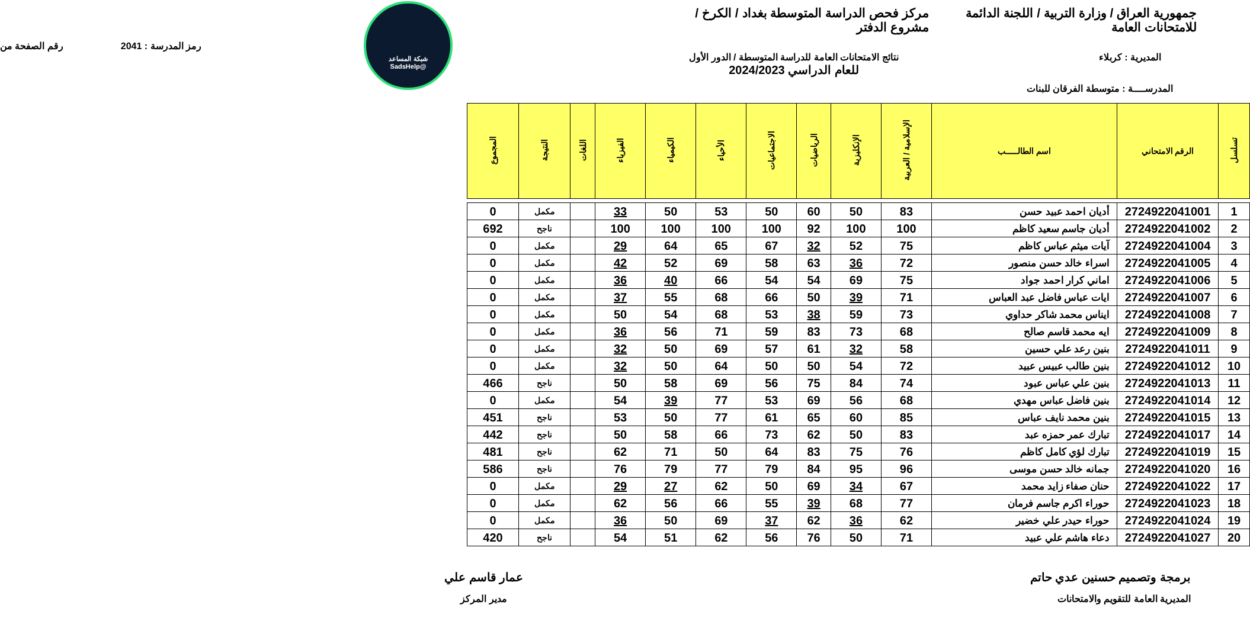شبكة المساعد
@SadsHelp
جمهورية العراق / وزارة التربية / اللجنة الدائمة للامتحانات العامة مركز فحص الدراسة المتوسطة بغداد / الكرخ / مشروع الدفتر
رمز المدرسة : 2041 رقم الصفحة من
المديرية : كربلاء نتائج الامتحانات العامة للدراسة المتوسطة / الدور الأول
للعام الدراسي 2024/2023
المدرســــة : متوسطة الفرقان للبنات
| تسلسل | الرقم الامتحاني | اسم الطالـــــب | الإسلامية / العربية | الإنكليزية | الرياضيات | الاجتماعيات | الأحياء | الكيمياء | الفيزياء | اللغات | النتيجة | المجموع |
| --- | --- | --- | --- | --- | --- | --- | --- | --- | --- | --- | --- | --- |
| 1 | 2724922041001 | أديان احمد عبيد حسن | 83 | 50 | 60 | 50 | 53 | 50 | 33 | | مكمل | 0 |
| 2 | 2724922041002 | أديان جاسم سعيد كاظم | 100 | 100 | 92 | 100 | 100 | 100 | 100 | | ناجح | 692 |
| 3 | 2724922041004 | آيات ميثم عباس كاظم | 75 | 52 | 32 | 67 | 65 | 64 | 29 | | مكمل | 0 |
| 4 | 2724922041005 | اسراء خالد حسن منصور | 72 | 36 | 63 | 58 | 69 | 52 | 42 | | مكمل | 0 |
| 5 | 2724922041006 | اماني كرار احمد جواد | 75 | 69 | 54 | 54 | 66 | 40 | 36 | | مكمل | 0 |
| 6 | 2724922041007 | ايات عباس فاضل عبد العباس | 71 | 39 | 50 | 66 | 68 | 55 | 37 | | مكمل | 0 |
| 7 | 2724922041008 | ايناس محمد شاكر حداوي | 73 | 59 | 38 | 53 | 68 | 54 | 50 | | مكمل | 0 |
| 8 | 2724922041009 | ايه محمد قاسم صالح | 68 | 73 | 83 | 59 | 71 | 56 | 36 | | مكمل | 0 |
| 9 | 2724922041011 | بنين رعد علي حسين | 58 | 32 | 61 | 57 | 69 | 50 | 32 | | مكمل | 0 |
| 10 | 2724922041012 | بنين طالب عبيس عبيد | 72 | 54 | 50 | 50 | 64 | 50 | 32 | | مكمل | 0 |
| 11 | 2724922041013 | بنين علي عباس عبود | 74 | 84 | 75 | 56 | 69 | 58 | 50 | | ناجح | 466 |
| 12 | 2724922041014 | بنين فاضل عباس مهدي | 68 | 56 | 69 | 53 | 77 | 39 | 54 | | مكمل | 0 |
| 13 | 2724922041015 | بنين محمد نايف عباس | 85 | 60 | 65 | 61 | 77 | 50 | 53 | | ناجح | 451 |
| 14 | 2724922041017 | تبارك عمر حمزه عبد | 83 | 50 | 62 | 73 | 66 | 58 | 50 | | ناجح | 442 |
| 15 | 2724922041019 | تبارك لؤي كامل كاظم | 76 | 75 | 83 | 64 | 50 | 71 | 62 | | ناجح | 481 |
| 16 | 2724922041020 | جمانه خالد حسن موسى | 96 | 95 | 84 | 79 | 77 | 79 | 76 | | ناجح | 586 |
| 17 | 2724922041022 | حنان صفاء زايد محمد | 67 | 34 | 69 | 50 | 62 | 27 | 29 | | مكمل | 0 |
| 18 | 2724922041023 | حوراء اكرم جاسم فرمان | 77 | 68 | 39 | 55 | 66 | 56 | 62 | | مكمل | 0 |
| 19 | 2724922041024 | حوراء حيدر علي خضير | 62 | 36 | 62 | 37 | 69 | 50 | 36 | | مكمل | 0 |
| 20 | 2724922041027 | دعاء هاشم علي عبيد | 71 | 50 | 76 | 56 | 62 | 51 | 54 | | ناجح | 420 |
برمجة وتصميم حسنين عدي حاتم
المديرية العامة للتقويم والامتحانات
عمار قاسم علي
مدير المركز